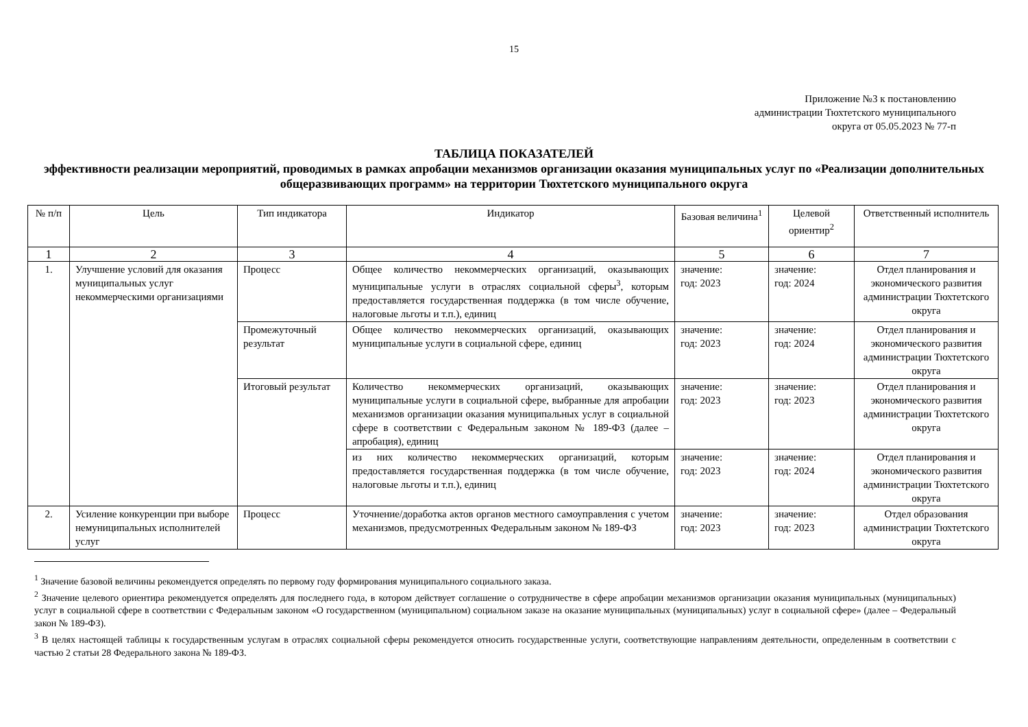15
Приложение №3 к постановлению
администрации Тюхтетского муниципального
округа от 05.05.2023 № 77-п
ТАБЛИЦА ПОКАЗАТЕЛЕЙ
эффективности реализации мероприятий, проводимых в рамках апробации механизмов организации оказания муниципальных услуг по «Реализации дополнительных общеразвивающих программ» на территории Тюхтетского муниципального округа
| № п/п | Цель | Тип индикатора | Индикатор | Базовая величина<sup>1</sup> | Целевой ориентир<sup>2</sup> | Ответственный исполнитель |
| --- | --- | --- | --- | --- | --- | --- |
| 1 | 2 | 3 | 4 | 5 | 6 | 7 |
| 1. | Улучшение условий для оказания муниципальных услуг некоммерческими организациями | Процесс | Общее количество некоммерческих организаций, оказывающих муниципальные услуги в отраслях социальной сферы<sup>3</sup>, которым предоставляется государственная поддержка (в том числе обучение, налоговые льготы и т.п.), единиц | значение: год: 2023 | значение: год: 2024 | Отдел планирования и экономического развития администрации Тюхтетского округа |
| | | Промежуточный результат | Общее количество некоммерческих организаций, оказывающих муниципальные услуги в социальной сфере, единиц | значение: год: 2023 | значение: год: 2024 | Отдел планирования и экономического развития администрации Тюхтетского округа |
| | | Итоговый результат | Количество некоммерческих организаций, оказывающих муниципальные услуги в социальной сфере, выбранные для апробации механизмов организации оказания муниципальных услуг в социальной сфере в соответствии с Федеральным законом № 189-ФЗ (далее – апробация), единиц | значение: год: 2023 | значение: год: 2023 | Отдел планирования и экономического развития администрации Тюхтетского округа |
| | | | из них количество некоммерческих организаций, которым предоставляется государственная поддержка (в том числе обучение, налоговые льготы и т.п.), единиц | значение: год: 2023 | значение: год: 2024 | Отдел планирования и экономического развития администрации Тюхтетского округа |
| 2. | Усиление конкуренции при выборе немуниципальных исполнителей услуг | Процесс | Уточнение/доработка актов органов местного самоуправления с учетом механизмов, предусмотренных Федеральным законом № 189-ФЗ | значение: год: 2023 | значение: год: 2023 | Отдел образования администрации Тюхтетского округа |
<sup>1</sup> Значение базовой величины рекомендуется определять по первому году формирования муниципального социального заказа.
<sup>2</sup> Значение целевого ориентира рекомендуется определять для последнего года, в котором действует соглашение о сотрудничестве в сфере апробации механизмов организации оказания муниципальных (муниципальных) услуг в социальной сфере в соответствии с Федеральным законом «О государственном (муниципальном) социальном заказе на оказание муниципальных (муниципальных) услуг в социальной сфере» (далее – Федеральный закон № 189-ФЗ).
<sup>3</sup> В целях настоящей таблицы к государственным услугам в отраслях социальной сферы рекомендуется относить государственные услуги, соответствующие направлениям деятельности, определенным в соответствии с частью 2 статьи 28 Федерального закона № 189-ФЗ.